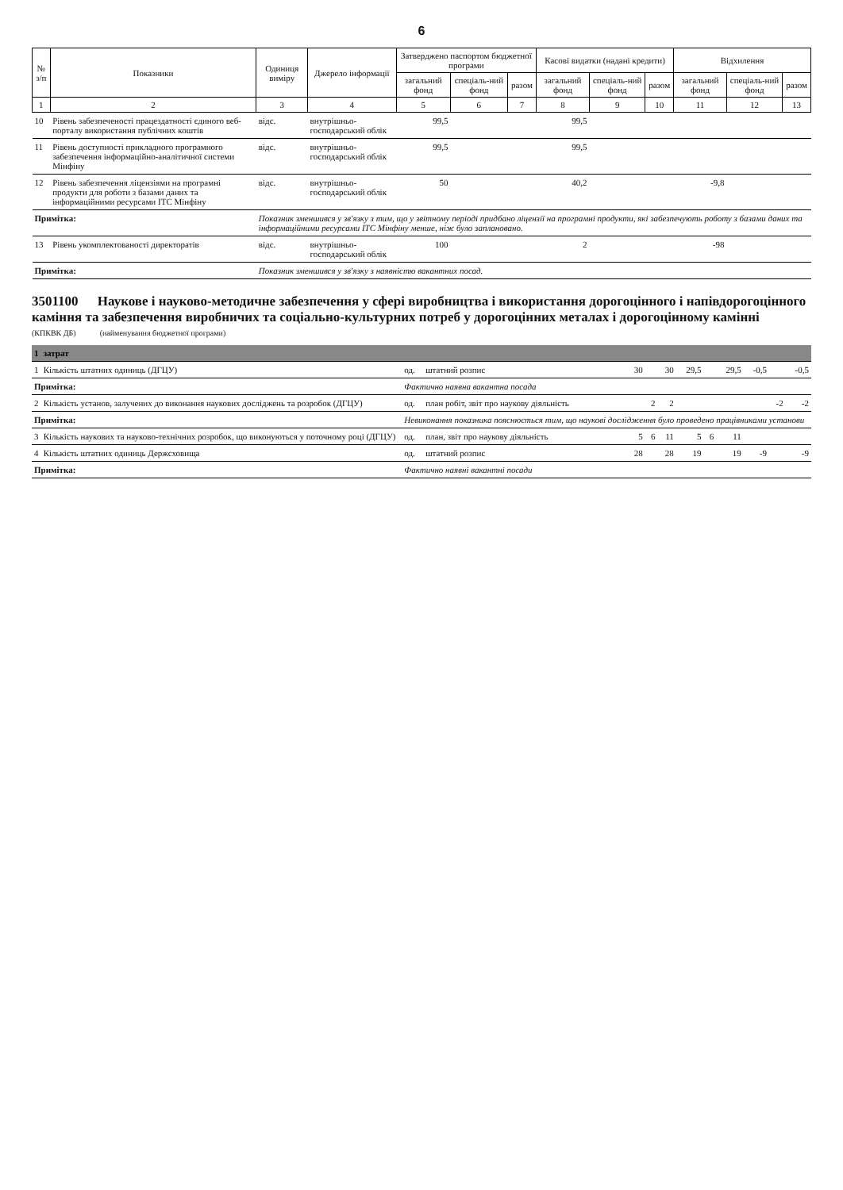6
| № з/п | Показники | Одиниця виміру | Джерело інформації | Затверджено паспортом бюджетної програми | | | Касові видатки (надані кредити) | | | Відхилення | | |
| --- | --- | --- | --- | --- | --- | --- | --- | --- | --- | --- | --- | --- |
| | | | | загальний фонд | спеціаль-ний фонд | разом | загальний фонд | спеціаль-ний фонд | разом | загальний фонд | спеціаль-ний фонд | разом |
| 1 | 2 | 3 | 4 | 5 | 6 | 7 | 8 | 9 | 10 | 11 | 12 | 13 |
| 10 | Рівень забезпеченості працездатності єдиного веб-порталу використання публічних коштів | відс. | внутрішньо-господарський облік | 99,5 | | | 99,5 | | | | | |
| 11 | Рівень доступності прикладного програмного забезпечення інформаційно-аналітичної системи Мінфіну | відс. | внутрішньо-господарський облік | 99,5 | | | 99,5 | | | | | |
| 12 | Рівень забезпечення ліцензіями на програмні продукти для роботи з базами даних та інформаційними ресурсами ІТС Мінфіну | відс. | внутрішньо-господарський облік | 50 | | | 40,2 | | | -9,8 | | |
| Примітка: | | Показник зменшився у зв'язку з тим, що у звітному періоді придбано ліцензії на програмні продукти, які забезпечують роботу з базами даних та інформаційними ресурсами ІТС Мінфіну менше, ніж було заплановано. | | | | | | | | | | |
| 13 | Рівень укомплектованості директоратів | відс. | внутрішньо-господарський облік | 100 | | | 2 | | | -98 | | |
| Примітка: | | Показник зменшився у зв'язку з наявністю вакантних посад. | | | | | | | | | | |
3501100 Наукове і науково-методичне забезпечення у сфері виробництва і використання дорогоцінного і напівдорогоцінного каміння та забезпечення виробничих та соціально-культурних потреб у дорогоцінних металах і дорогоцінному камінні
(КПКВК ДБ) (найменування бюджетної програми)
| 1 | затрат | | | | | | | | | | | |
| 1 | Кількість штатних одиниць (ДГЦУ) | од. | штатний розпис | 30 | | 30 | 29,5 | | 29,5 | -0,5 | | -0,5 |
| Примітка: | | Фактично наявна вакантна посада | | | | | | | | | | |
| 2 | Кількість установ, залучених до виконання наукових досліджень та розробок (ДГЦУ) | од. | план робіт, звіт про наукову діяльність | | 2 | 2 | | | | | -2 | -2 |
| Примітка: | | Невиконання показника пояснюється тим, що наукові дослідження було проведено працівниками установи | | | | | | | | | | |
| 3 | Кількість наукових та науково-технічних розробок, що виконуються у поточному році (ДГЦУ) | од. | план, звіт про наукову діяльність | 5 | 6 | 11 | 5 | 6 | 11 | | | |
| 4 | Кількість штатних одиниць Держсховища | од. | штатний розпис | 28 | | 28 | 19 | | 19 | -9 | | -9 |
| Примітка: | | Фактично наявні вакантні посади | | | | | | | | | | |